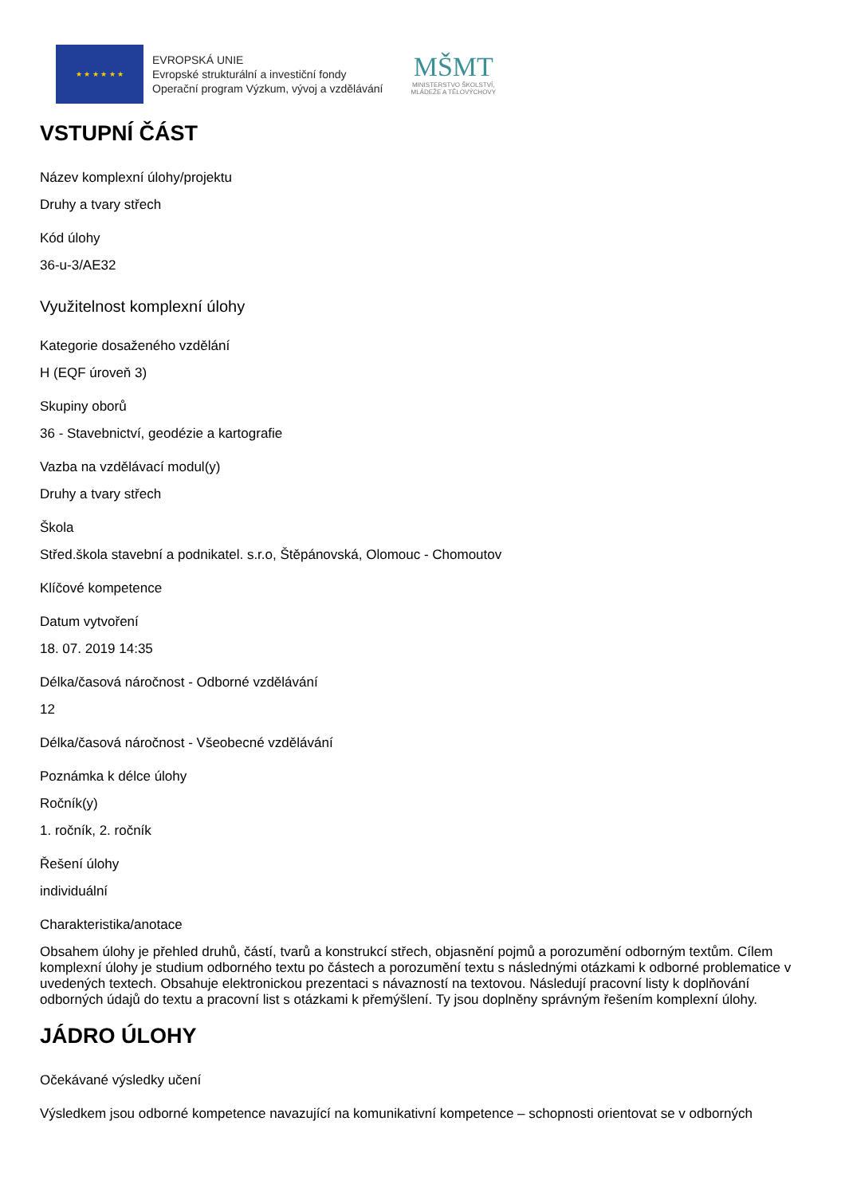★ ★ ★ ★ ★ ★
EVROPSKÁ UNIE
Evropské strukturální a investiční fondy
Operační program Výzkum, vývoj a vzdělávání
MŠMT
MINISTERSTVO ŠKOLSTVÍ,
MLÁDEŽE A TĚLOVÝCHOVY
VSTUPNÍ ČÁST
Název komplexní úlohy/projektu
Druhy a tvary střech
Kód úlohy
36-u-3/AE32
Využitelnost komplexní úlohy
Kategorie dosaženého vzdělání
H (EQF úroveň 3)
Skupiny oborů
36 - Stavebnictví, geodézie a kartografie
Vazba na vzdělávací modul(y)
Druhy a tvary střech
Škola
Střed.škola stavební a podnikatel. s.r.o, Štěpánovská, Olomouc - Chomoutov
Klíčové kompetence
Datum vytvoření
18. 07. 2019 14:35
Délka/časová náročnost - Odborné vzdělávání
12
Délka/časová náročnost - Všeobecné vzdělávání
Poznámka k délce úlohy
Ročník(y)
1. ročník, 2. ročník
Řešení úlohy
individuální
Charakteristika/anotace
Obsahem úlohy je přehled druhů, částí, tvarů a konstrukcí střech, objasnění pojmů a porozumění odborným textům. Cílem komplexní úlohy je studium odborného textu po částech a porozumění textu s následnými otázkami k odborné problematice v uvedených textech. Obsahuje elektronickou prezentaci s návazností na textovou. Následují pracovní listy k doplňování odborných údajů do textu a pracovní list s otázkami k přemýšlení. Ty jsou doplněny správným řešením komplexní úlohy.
JÁDRO ÚLOHY
Očekávané výsledky učení
Výsledkem jsou odborné kompetence navazující na komunikativní kompetence – schopnosti orientovat se v odborných